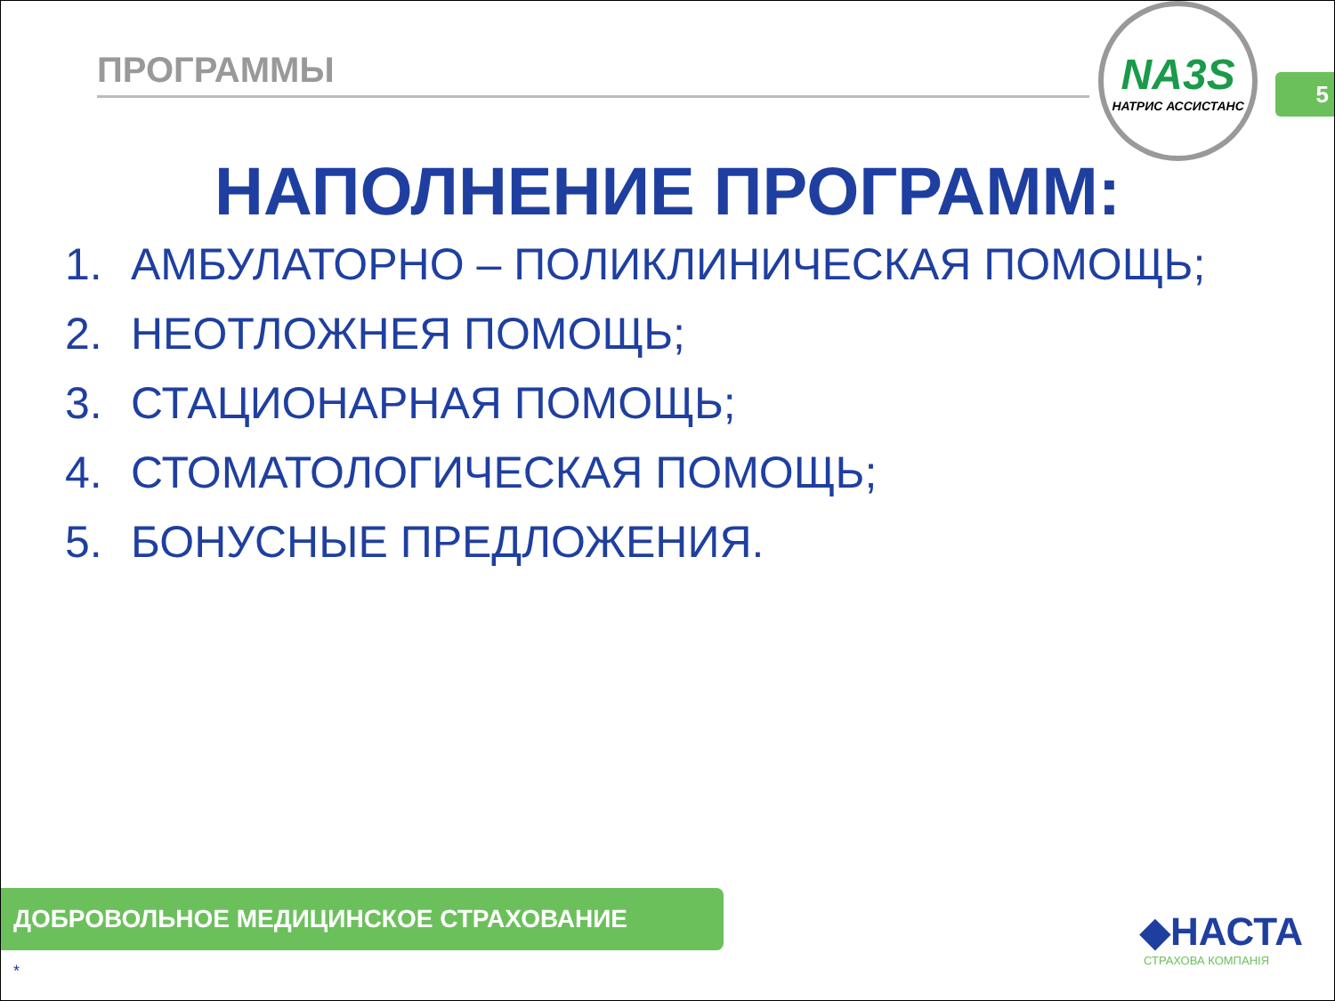ПРОГРАММЫ
NA3S
НАТРИС АССИСТАНС
5
НАПОЛНЕНИЕ ПРОГРАММ:
1. АМБУЛАТОРНО – ПОЛИКЛИНИЧЕСКАЯ ПОМОЩЬ;
2. НЕОТЛОЖНЕЯ ПОМОЩЬ;
3. СТАЦИОНАРНАЯ ПОМОЩЬ;
4. СТОМАТОЛОГИЧЕСКАЯ ПОМОЩЬ;
5. БОНУСНЫЕ ПРЕДЛОЖЕНИЯ.
ДОБРОВОЛЬНОЕ МЕДИЦИНСКОЕ СТРАХОВАНИЕ
◆НАСТА
СТРАХОВА КОМПАНІЯ
*